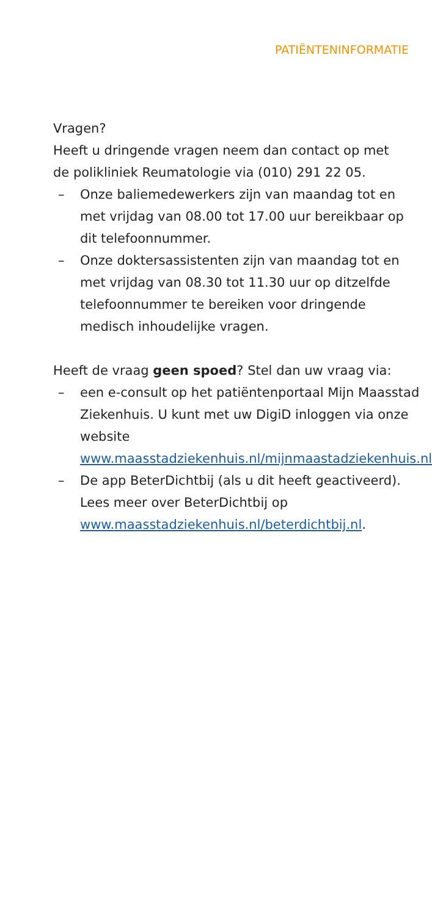PATIËNTENINFORMATIE
Vragen?
Heeft u dringende vragen neem dan contact op met de polikliniek Reumatologie via (010) 291 22 05.
– Onze baliemedewerkers zijn van maandag tot en met vrijdag van 08.00 tot 17.00 uur bereikbaar op dit telefoonnummer.
– Onze doktersassistenten zijn van maandag tot en met vrijdag van 08.30 tot 11.30 uur op ditzelfde telefoonnummer te bereiken voor dringende medisch inhoudelijke vragen.
Heeft de vraag geen spoed? Stel dan uw vraag via:
– een e-consult op het patiëntenportaal Mijn Maasstad Ziekenhuis. U kunt met uw DigiD inloggen via onze website www.maasstadziekenhuis.nl/mijnmaastadziekenhuis.nl.
– De app BeterDichtbij (als u dit heeft geactiveerd). Lees meer over BeterDichtbij op www.maasstadziekenhuis.nl/beterdichtbij.nl.